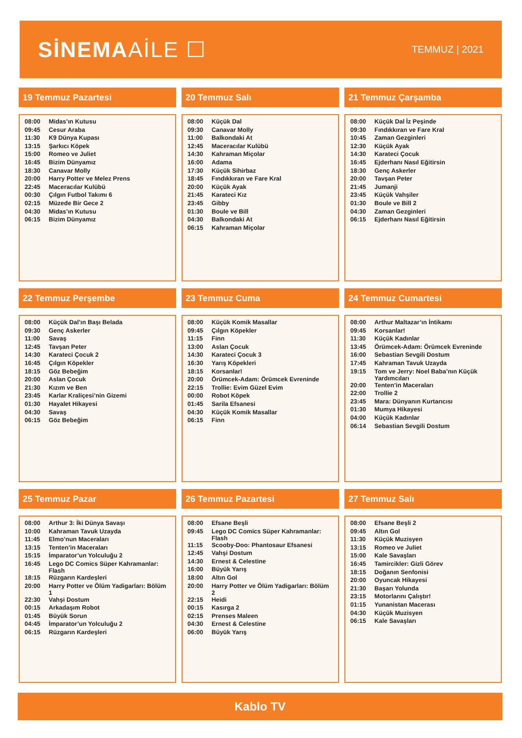SİNEMAAİLE ☐
TEMMUZ | 2021
19 Temmuz Pazartesi
| 08:00 | Midas’ın Kutusu |
| 09:45 | Cesur Araba |
| 11:30 | K9 Dünya Kupası |
| 13:15 | Şarkıcı Köpek |
| 15:00 | Romeo ve Juliet |
| 16:45 | Bizim Dünyamız |
| 18:30 | Canavar Molly |
| 20:00 | Harry Potter ve Melez Prens |
| 22:45 | Maceracılar Kulübü |
| 00:30 | Çılgın Futbol Takımı 6 |
| 02:15 | Müzede Bir Gece 2 |
| 04:30 | Midas’ın Kutusu |
| 06:15 | Bizim Dünyamız |
20 Temmuz Salı
| 08:00 | Küçük Dal |
| 09:30 | Canavar Molly |
| 11:00 | Balkondaki At |
| 12:45 | Maceracılar Kulübü |
| 14:30 | Kahraman Miçolar |
| 16:00 | Adama |
| 17:30 | Küçük Sihirbaz |
| 18:45 | Fındıkkıran ve Fare Kral |
| 20:00 | Küçük Ayak |
| 21:45 | Karateci Kız |
| 23:45 | Gibby |
| 01:30 | Boule ve Bill |
| 04:30 | Balkondaki At |
| 06:15 | Kahraman Miçolar |
21 Temmuz Çarşamba
| 08:00 | Küçük Dal İz Peşinde |
| 09:30 | Fındıkkıran ve Fare Kral |
| 10:45 | Zaman Gezginleri |
| 12:30 | Küçük Ayak |
| 14:30 | Karateci Çocuk |
| 16:45 | Ejderhanı Nasıl Eğitirsin |
| 18:30 | Genç Askerler |
| 20:00 | Tavşan Peter |
| 21:45 | Jumanji |
| 23:45 | Küçük Vahşiler |
| 01:30 | Boule ve Bill 2 |
| 04:30 | Zaman Gezginleri |
| 06:15 | Ejderhanı Nasıl Eğitirsin |
22 Temmuz Perşembe
| 08:00 | Küçük Dal’ın Başı Belada |
| 09:30 | Genç Askerler |
| 11:00 | Savaş |
| 12:45 | Tavşan Peter |
| 14:30 | Karateci Çocuk 2 |
| 16:45 | Çılgın Köpekler |
| 18:15 | Göz Bebeğim |
| 20:00 | Aslan Çocuk |
| 21:30 | Kızım ve Ben |
| 23:45 | Karlar Kraliçesi’nin Gizemi |
| 01:30 | Hayalet Hikayesi |
| 04:30 | Savaş |
| 06:15 | Göz Bebeğim |
23 Temmuz Cuma
| 08:00 | Küçük Komik Masallar |
| 09:45 | Çılgın Köpekler |
| 11:15 | Finn |
| 13:00 | Aslan Çocuk |
| 14:30 | Karateci Çocuk 3 |
| 16:30 | Yarış Köpekleri |
| 18:15 | Korsanlar! |
| 20:00 | Örümcek-Adam: Örümcek Evreninde |
| 22:15 | Trollie: Evim Güzel Evim |
| 00:00 | Robot Köpek |
| 01:45 | Sarila Efsanesi |
| 04:30 | Küçük Komik Masallar |
| 06:15 | Finn |
24 Temmuz Cumartesi
| 08:00 | Arthur Maltazar’ın İntikamı |
| 09:45 | Korsanlar! |
| 11:30 | Küçük Kadınlar |
| 13:45 | Örümcek-Adam: Örümcek Evreninde |
| 16:00 | Sebastian Sevgili Dostum |
| 17:45 | Kahraman Tavuk Uzayda |
| 19:15 | Tom ve Jerry: Noel Baba’nın Küçük Yardımcıları |
| 20:00 | Tenten’in Maceraları |
| 22:00 | Trollie 2 |
| 23:45 | Mara: Dünyanın Kurtarıcısı |
| 01:30 | Mumya Hikayesi |
| 04:00 | Küçük Kadınlar |
| 06:14 | Sebastian Sevgili Dostum |
25 Temmuz Pazar
| 08:00 | Arthur 3: İki Dünya Savaşı |
| 10:00 | Kahraman Tavuk Uzayda |
| 11:45 | Elmo’nun Maceraları |
| 13:15 | Tenten’in Maceraları |
| 15:15 | İmparator’un Yolculuğu 2 |
| 16:45 | Lego DC Comics Süper Kahramanlar: Flash |
| 18:15 | Rüzgarın Kardeşleri |
| 20:00 | Harry Potter ve Ölüm Yadigarları: Bölüm 1 |
| 22:30 | Vahşi Dostum |
| 00:15 | Arkadaşım Robot |
| 01:45 | Büyük Sorun |
| 04:45 | İmparator’un Yolculuğu 2 |
| 06:15 | Rüzgarın Kardeşleri |
26 Temmuz Pazartesi
| 08:00 | Efsane Beşli |
| 09:45 | Lego DC Comics Süper Kahramanlar: Flash |
| 11:15 | Scooby-Doo: Phantosaur Efsanesi |
| 12:45 | Vahşi Dostum |
| 14:30 | Ernest & Celestine |
| 16:00 | Büyük Yarış |
| 18:00 | Altın Gol |
| 20:00 | Harry Potter ve Ölüm Yadigarları: Bölüm 2 |
| 22:15 | Heidi |
| 00:15 | Kasırga 2 |
| 02:15 | Prenses Maleen |
| 04:30 | Ernest & Celestine |
| 06:00 | Büyük Yarış |
27 Temmuz Salı
| 08:00 | Efsane Beşli 2 |
| 09:45 | Altın Gol |
| 11:30 | Küçük Muzisyen |
| 13:15 | Romeo ve Juliet |
| 15:00 | Kale Savaşları |
| 16:45 | Tamircikler: Gizli Görev |
| 18:15 | Doğanın Senfonisi |
| 20:00 | Oyuncak Hikayesi |
| 21:30 | Başarı Yolunda |
| 23:15 | Motorlarını Çalıştır! |
| 01:15 | Yunanistan Macerası |
| 04:30 | Küçük Muzisyen |
| 06:15 | Kale Savaşları |
Kablo TV